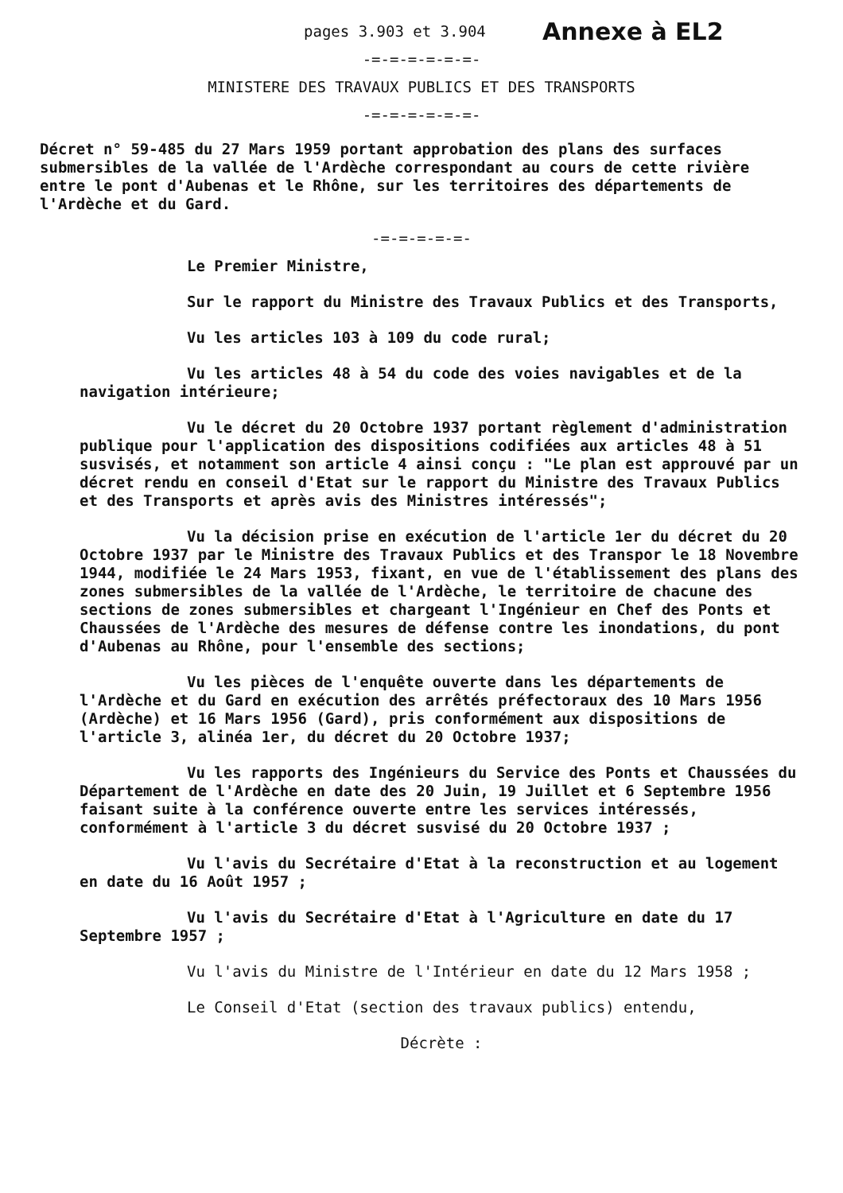pages 3.903 et 3.904
Annexe à EL2
-=-=-=-=-=-=-
MINISTERE DES TRAVAUX PUBLICS ET DES TRANSPORTS
-=-=-=-=-=-=-
Décret n° 59-485 du 27 Mars 1959 portant approbation des plans des surfaces submersibles de la vallée de l'Ardèche correspondant au cours de cette rivière entre le pont d'Aubenas et le Rhône, sur les territoires des départements de l'Ardèche et du Gard.
-=-=-=-=-=-
Le Premier Ministre,
Sur le rapport du Ministre des Travaux Publics et des Transports,
Vu les articles 103 à 109 du code rural;
Vu les articles 48 à 54 du code des voies navigables et de la navigation intérieure;
Vu le décret du 20 Octobre 1937 portant règlement d'administration publique pour l'application des dispositions codifiées aux articles 48 à 51 susvisés, et notamment son article 4 ainsi conçu : "Le plan est approuvé par un décret rendu en conseil d'Etat sur le rapport du Ministre des Travaux Publics et des Transports et après avis des Ministres intéressés";
Vu la décision prise en exécution de l'article 1er du décret du 20 Octobre 1937 par le Ministre des Travaux Publics et des Transpor le 18 Novembre 1944, modifiée le 24 Mars 1953, fixant, en vue de l'établissement des plans des zones submersibles de la vallée de l'Ardèche, le territoire de chacune des sections de zones submersibles et chargeant l'Ingénieur en Chef des Ponts et Chaussées de l'Ardèche des mesures de défense contre les inondations, du pont d'Aubenas au Rhône, pour l'ensemble des sections;
Vu les pièces de l'enquête ouverte dans les départements de l'Ardèche et du Gard en exécution des arrêtés préfectoraux des 10 Mars 1956 (Ardèche) et 16 Mars 1956 (Gard), pris conformément aux dispositions de l'article 3, alinéa 1er, du décret du 20 Octobre 1937;
Vu les rapports des Ingénieurs du Service des Ponts et Chaussées du Département de l'Ardèche en date des 20 Juin, 19 Juillet et 6 Septembre 1956 faisant suite à la conférence ouverte entre les services intéressés, conformément à l'article 3 du décret susvisé du 20 Octobre 1937 ;
Vu l'avis du Secrétaire d'Etat à la reconstruction et au logement en date du 16 Août 1957 ;
Vu l'avis du Secrétaire d'Etat à l'Agriculture en date du 17 Septembre 1957 ;
Vu l'avis du Ministre de l'Intérieur en date du 12 Mars 1958 ;
Le Conseil d'Etat (section des travaux publics) entendu,
Décrète :